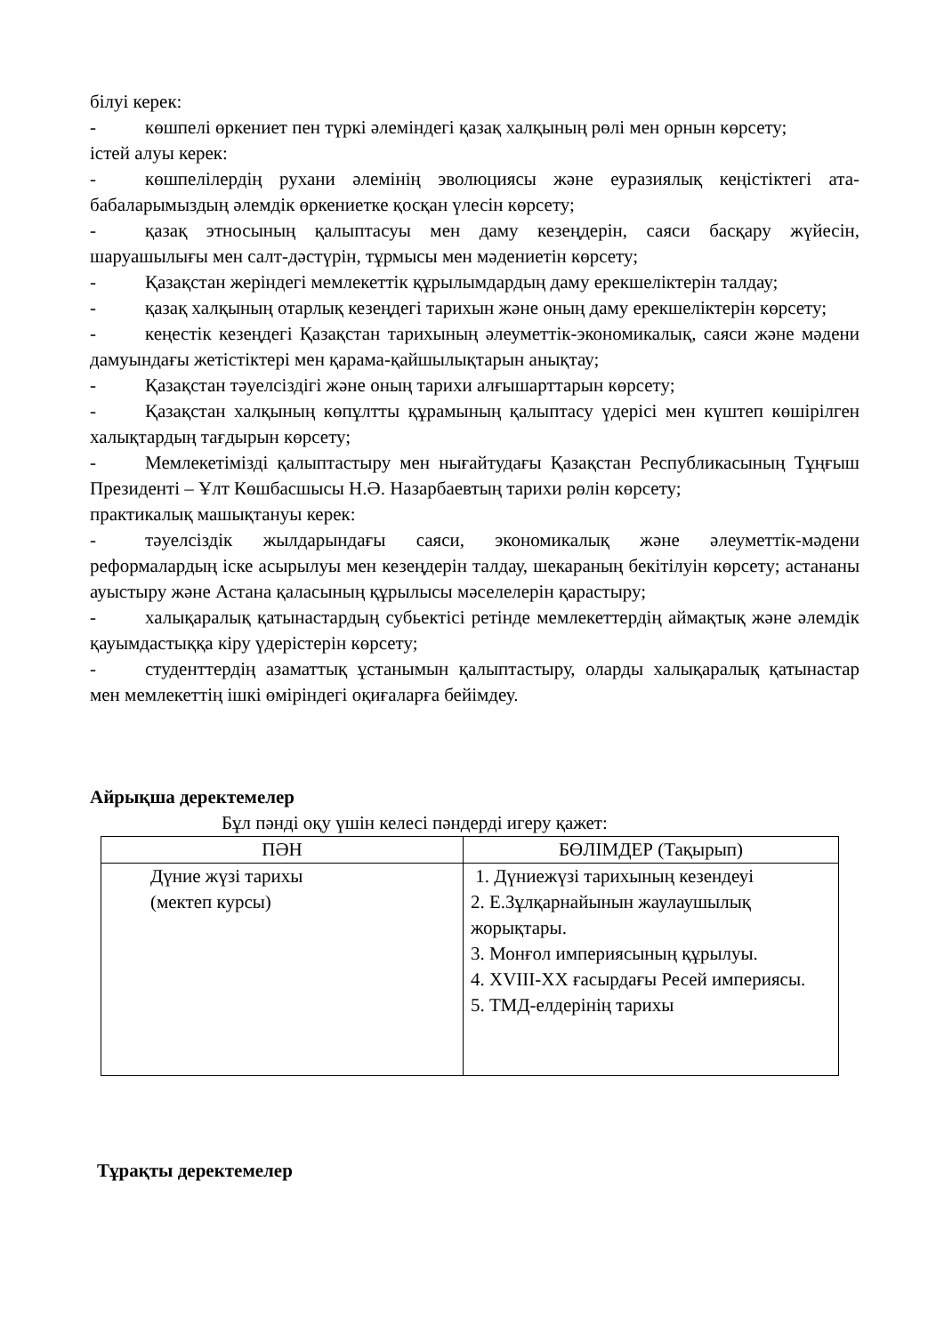білуі керек:
- көшпелі өркениет пен түркі әлеміндегі қазақ халқының рөлі мен орнын көрсету;
істей алуы керек:
- көшпелілердің рухани әлемінің эволюциясы және еуразиялық кеңістіктегі ата-бабаларымыздың әлемдік өркениетке қосқан үлесін көрсету;
- қазақ этносының қалыптасуы мен даму кезеңдерін, саяси басқару жүйесін, шаруашылығы мен салт-дәстүрін, тұрмысы мен мәдениетін көрсету;
- Қазақстан жеріндегі мемлекеттік құрылымдардың даму ерекшеліктерін талдау;
- қазақ халқының отарлық кезеңдегі тарихын және оның даму ерекшеліктерін көрсету;
- кеңестік кезеңдегі Қазақстан тарихының әлеуметтік-экономикалық, саяси және мәдени дамуындағы жетістіктері мен қарама-қайшылықтарын анықтау;
- Қазақстан тәуелсіздігі және оның тарихи алғышарттарын көрсету;
- Қазақстан халқының көпұлтты құрамының қалыптасу үдерісі мен күштеп көшірілген халықтардың тағдырын көрсету;
- Мемлекетімізді қалыптастыру мен нығайтудағы Қазақстан Республикасының Тұңғыш Президенті – Ұлт Көшбасшысы Н.Ә. Назарбаевтың тарихи рөлін көрсету;
практикалық машықтануы керек:
- тәуелсіздік жылдарындағы саяси, экономикалық және әлеуметтік-мәдени реформалардың іске асырылуы мен кезеңдерін талдау, шекараның бекітілуін көрсету; астананы ауыстыру және Астана қаласының құрылысы мәселелерін қарастыру;
- халықаралық қатынастардың субьектісі ретінде мемлекеттердің аймақтық және әлемдік қауымдастыққа кіру үдерістерін көрсету;
- студенттердің азаматтық ұстанымын қалыптастыру, оларды халықаралық қатынастар мен мемлекеттің ішкі өміріндегі оқиғаларға бейімдеу.
Айрықша деректемелер
Бұл пәнді оқу үшін келесі пәндерді игеру қажет:
| ПӘН | БӨЛІМДЕР (Тақырып) |
| --- | --- |
| Дүние жүзі тарихы (мектеп курсы) | 1. Дүниежүзі тарихының кезендеуі 2. Е.Зұлқарнайынын жаулаушылық жорықтары. 3. Монғол империясының құрылуы. 4. XVIII-XX ғасырдағы Ресей империясы. 5. ТМД-елдерінің тарихы |
Тұрақты деректемелер